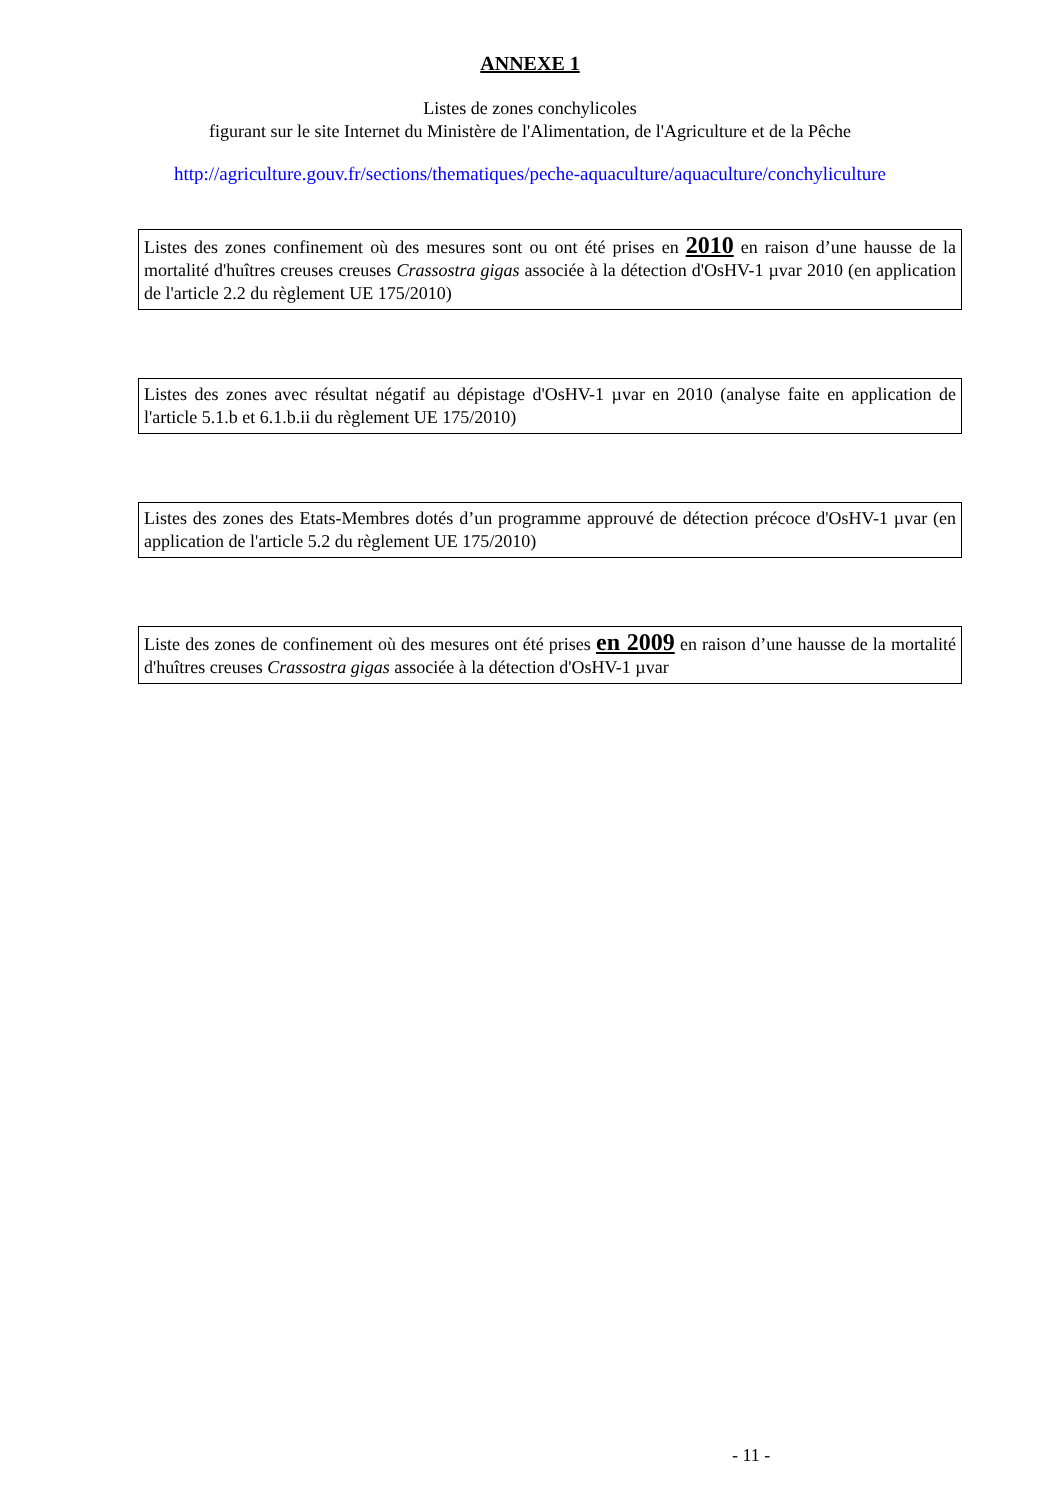ANNEXE 1
Listes de zones conchylicoles
figurant sur le site Internet du Ministère de l'Alimentation, de l'Agriculture et de la Pêche
http://agriculture.gouv.fr/sections/thematiques/peche-aquaculture/aquaculture/conchyliculture
Listes des zones confinement où des mesures sont ou ont été prises en 2010 en raison d’une hausse de la mortalité d'huîtres creuses creuses Crassostra gigas associée à la détection d'OsHV-1 µvar 2010 (en application de l'article 2.2 du règlement UE 175/2010)
Listes des zones avec résultat négatif au dépistage d'OsHV-1 µvar en 2010 (analyse faite en application de l'article 5.1.b et 6.1.b.ii du règlement UE 175/2010)
Listes des zones des Etats-Membres dotés d’un programme approuvé de détection précoce d'OsHV-1 µvar (en application de l'article 5.2 du règlement UE 175/2010)
Liste des zones de confinement où des mesures ont été prises en 2009 en raison d’une hausse de la mortalité d'huîtres creuses Crassostra gigas associée à la détection d'OsHV-1 µvar
- 11 -